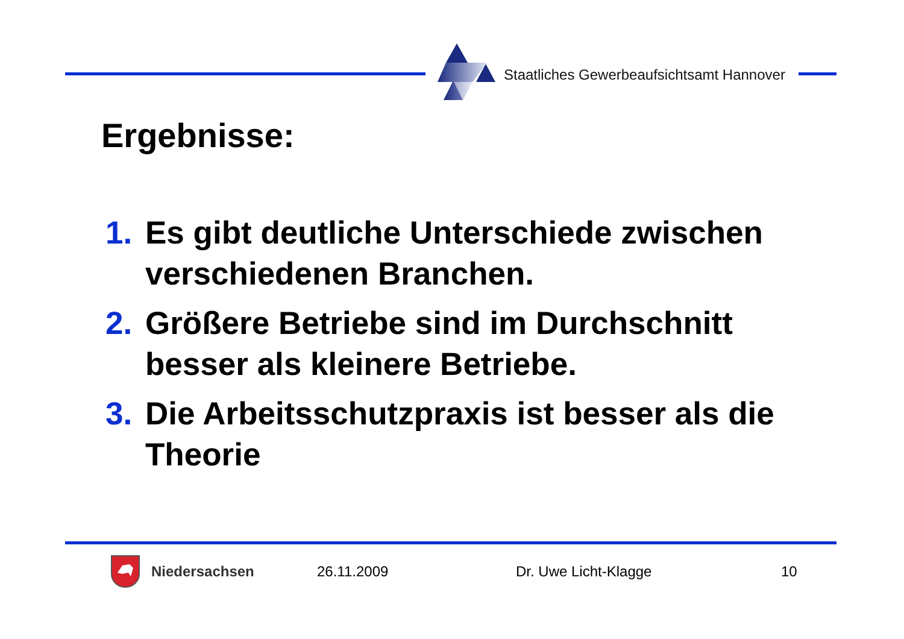Staatliches Gewerbeaufsichtsamt Hannover
Ergebnisse:
1. Es gibt deutliche Unterschiede zwischen verschiedenen Branchen.
2. Größere Betriebe sind im Durchschnitt besser als kleinere Betriebe.
3. Die Arbeitsschutzpraxis ist besser als die Theorie
Niedersachsen 26.11.2009 Dr. Uwe Licht-Klagge 10